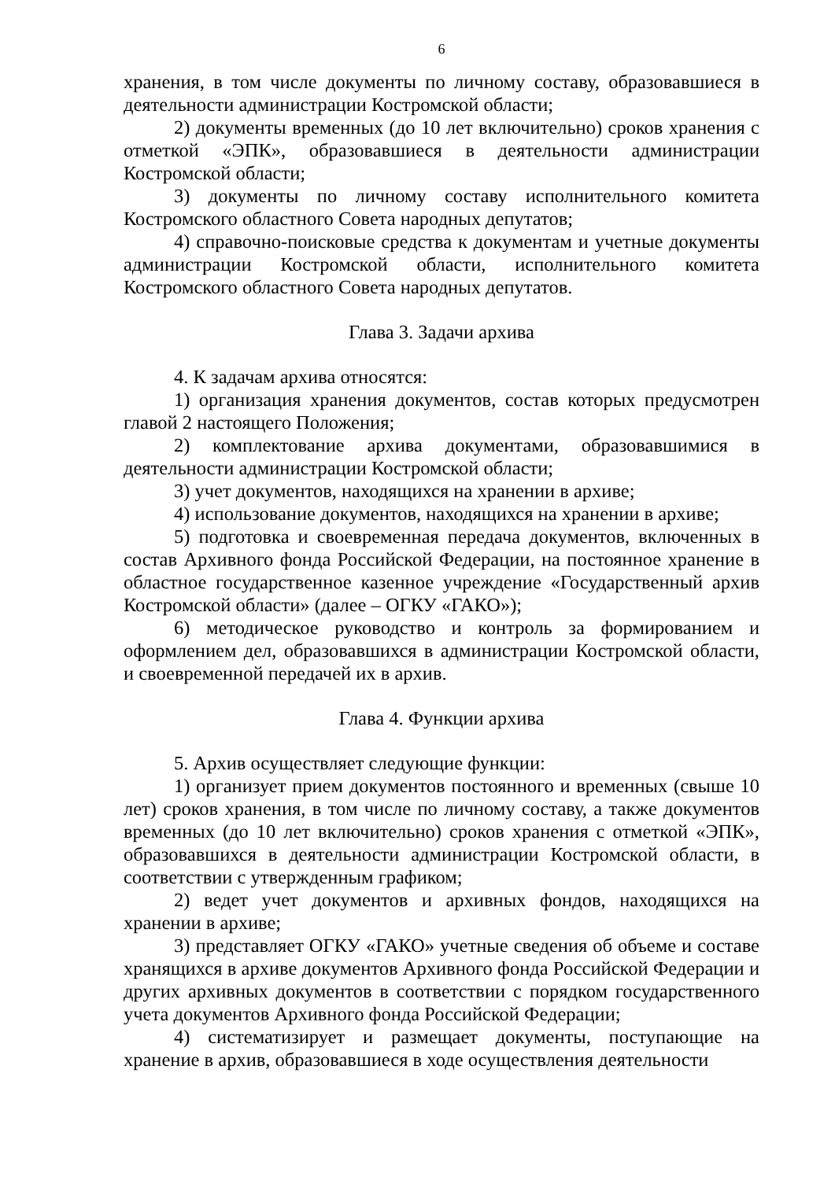6
хранения, в том числе документы по личному составу, образовавшиеся в деятельности администрации Костромской области;
2) документы временных (до 10 лет включительно) сроков хранения с отметкой «ЭПК», образовавшиеся в деятельности администрации Костромской области;
3) документы по личному составу исполнительного комитета Костромского областного Совета народных депутатов;
4) справочно-поисковые средства к документам и учетные документы администрации Костромской области, исполнительного комитета Костромского областного Совета народных депутатов.
Глава 3. Задачи архива
4. К задачам архива относятся:
1) организация хранения документов, состав которых предусмотрен главой 2 настоящего Положения;
2) комплектование архива документами, образовавшимися в деятельности администрации Костромской области;
3) учет документов, находящихся на хранении в архиве;
4) использование документов, находящихся на хранении в архиве;
5) подготовка и своевременная передача документов, включенных в состав Архивного фонда Российской Федерации, на постоянное хранение в областное государственное казенное учреждение «Государственный архив Костромской области» (далее – ОГКУ «ГАКО»);
6) методическое руководство и контроль за формированием и оформлением дел, образовавшихся в администрации Костромской области, и своевременной передачей их в архив.
Глава 4. Функции архива
5. Архив осуществляет следующие функции:
1) организует прием документов постоянного и временных (свыше 10 лет) сроков хранения, в том числе по личному составу, а также документов временных (до 10 лет включительно) сроков хранения с отметкой «ЭПК», образовавшихся в деятельности администрации Костромской области, в соответствии с утвержденным графиком;
2) ведет учет документов и архивных фондов, находящихся на хранении в архиве;
3) представляет ОГКУ «ГАКО» учетные сведения об объеме и составе хранящихся в архиве документов Архивного фонда Российской Федерации и других архивных документов в соответствии с порядком государственного учета документов Архивного фонда Российской Федерации;
4) систематизирует и размещает документы, поступающие на хранение в архив, образовавшиеся в ходе осуществления деятельности